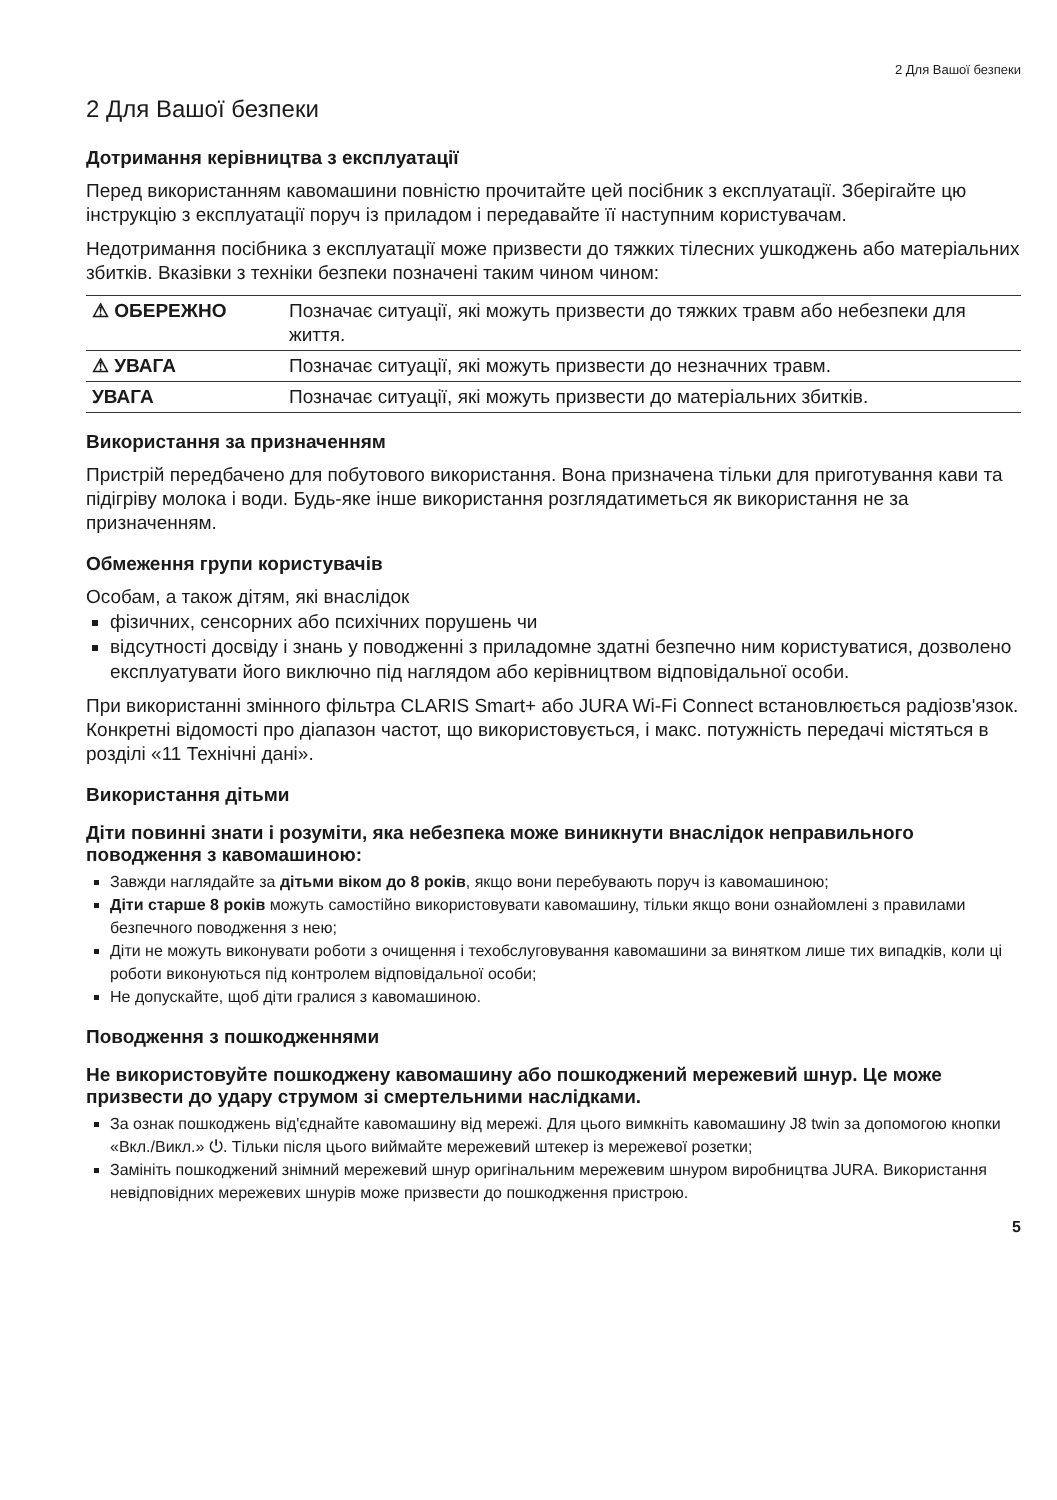2 Для Вашої безпеки
2 Для Вашої безпеки
Дотримання керівництва з експлуатації
Перед використанням кавомашини повністю прочитайте цей посібник з експлуатації. Зберігайте цю інструкцію з експлуатації поруч із приладом і передавайте її наступним користувачам.
Недотримання посібника з експлуатації може призвести до тяжких тілесних ушкоджень або матеріальних збитків. Вказівки з техніки безпеки позначені таким чином чином:
| ⚠ ОБЕРЕЖНО | Позначає ситуації, які можуть призвести до тяжких травм або небезпеки для життя. |
| ⚠ УВАГА | Позначає ситуації, які можуть призвести до незначних травм. |
| УВАГА | Позначає ситуації, які можуть призвести до матеріальних збитків. |
Використання за призначенням
Пристрій передбачено для побутового використання. Вона призначена тільки для приготування кави та підігріву молока і води. Будь-яке інше використання розглядатиметься як використання не за призначенням.
Обмеження групи користувачів
Особам, а також дітям, які внаслідок
фізичних, сенсорних або психічних порушень чи
відсутності досвіду і знань у поводженні з приладомне здатні безпечно ним користуватися, дозволено експлуатувати його виключно під наглядом або керівництвом відповідальної особи.
При використанні змінного фільтра CLARIS Smart+ або JURA Wi-Fi Connect встановлюється радіозв'язок. Конкретні відомості про діапазон частот, що використовується, і макс. потужність передачі містяться в розділі «11 Технічні дані».
Використання дітьми
Діти повинні знати і розуміти, яка небезпека може виникнути внаслідок неправильного поводження з кавомашиною:
Завжди наглядайте за дітьми віком до 8 років, якщо вони перебувають поруч із кавомашиною;
Діти старше 8 років можуть самостійно використовувати кавомашину, тільки якщо вони ознайомлені з правилами безпечного поводження з нею;
Діти не можуть виконувати роботи з очищення і техобслуговування кавомашини за винятком лише тих випадків, коли ці роботи виконуються під контролем відповідальної особи;
Не допускайте, щоб діти гралися з кавомашиною.
Поводження з пошкодженнями
Не використовуйте пошкоджену кавомашину або пошкоджений мережевий шнур. Це може призвести до удару струмом зі смертельними наслідками.
За ознак пошкоджень від'єднайте кавомашину від мережі. Для цього вимкніть кавомашину J8 twin за допомогою кнопки «Вкл./Викл.» ⏻. Тільки після цього виймайте мережевий штекер із мережевої розетки;
Замініть пошкоджений знімний мережевий шнур оригінальним мережевим шнуром виробництва JURA. Використання невідповідних мережевих шнурів може призвести до пошкодження пристрою.
5